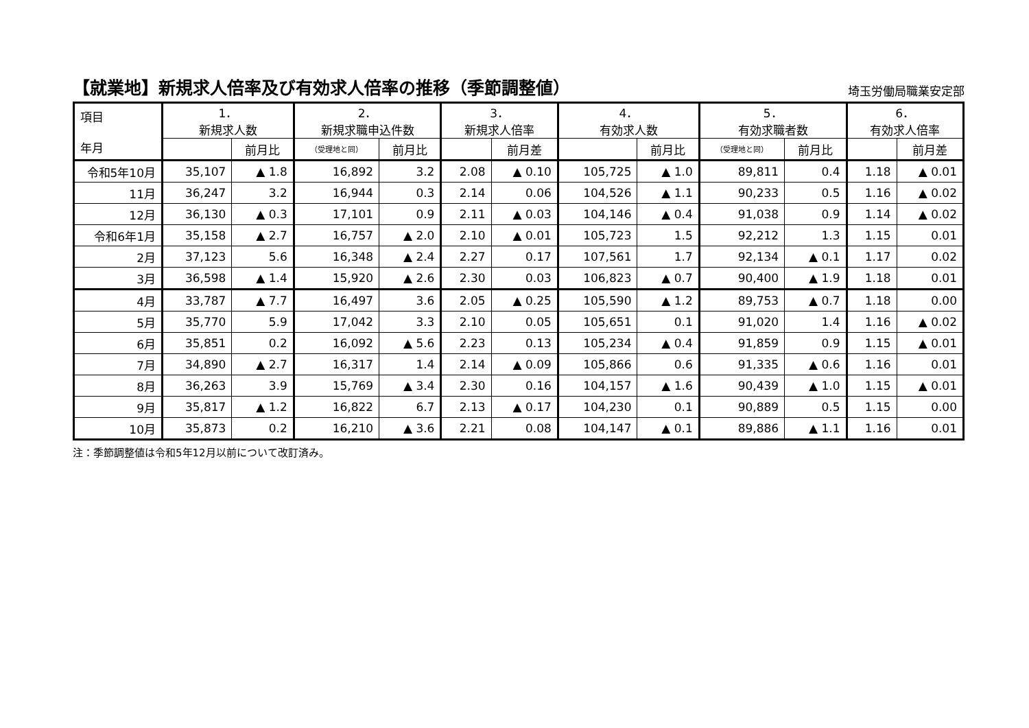【就業地】新規求人倍率及び有効求人倍率の推移（季節調整値）
埼玉労働局職業安定部
| 項目 年月 | 1． 新規求人数 | | 2． 新規求職申込件数 | | 3． 新規求人倍率 | | 4． 有効求人数 | | 5． 有効求職者数 | | 6． 有効求人倍率 | |
| --- | --- | --- | --- | --- | --- | --- | --- | --- | --- | --- | --- | --- |
| | | 前月比 | （受理地と同） | 前月比 | | 前月差 | | 前月比 | （受理地と同） | 前月比 | | 前月差 |
| 令和5年10月 | 35,107 | ▲ 1.8 | 16,892 | 3.2 | 2.08 | ▲ 0.10 | 105,725 | ▲ 1.0 | 89,811 | 0.4 | 1.18 | ▲ 0.01 |
| 11月 | 36,247 | 3.2 | 16,944 | 0.3 | 2.14 | 0.06 | 104,526 | ▲ 1.1 | 90,233 | 0.5 | 1.16 | ▲ 0.02 |
| 12月 | 36,130 | ▲ 0.3 | 17,101 | 0.9 | 2.11 | ▲ 0.03 | 104,146 | ▲ 0.4 | 91,038 | 0.9 | 1.14 | ▲ 0.02 |
| 令和6年1月 | 35,158 | ▲ 2.7 | 16,757 | ▲ 2.0 | 2.10 | ▲ 0.01 | 105,723 | 1.5 | 92,212 | 1.3 | 1.15 | 0.01 |
| 2月 | 37,123 | 5.6 | 16,348 | ▲ 2.4 | 2.27 | 0.17 | 107,561 | 1.7 | 92,134 | ▲ 0.1 | 1.17 | 0.02 |
| 3月 | 36,598 | ▲ 1.4 | 15,920 | ▲ 2.6 | 2.30 | 0.03 | 106,823 | ▲ 0.7 | 90,400 | ▲ 1.9 | 1.18 | 0.01 |
| 4月 | 33,787 | ▲ 7.7 | 16,497 | 3.6 | 2.05 | ▲ 0.25 | 105,590 | ▲ 1.2 | 89,753 | ▲ 0.7 | 1.18 | 0.00 |
| 5月 | 35,770 | 5.9 | 17,042 | 3.3 | 2.10 | 0.05 | 105,651 | 0.1 | 91,020 | 1.4 | 1.16 | ▲ 0.02 |
| 6月 | 35,851 | 0.2 | 16,092 | ▲ 5.6 | 2.23 | 0.13 | 105,234 | ▲ 0.4 | 91,859 | 0.9 | 1.15 | ▲ 0.01 |
| 7月 | 34,890 | ▲ 2.7 | 16,317 | 1.4 | 2.14 | ▲ 0.09 | 105,866 | 0.6 | 91,335 | ▲ 0.6 | 1.16 | 0.01 |
| 8月 | 36,263 | 3.9 | 15,769 | ▲ 3.4 | 2.30 | 0.16 | 104,157 | ▲ 1.6 | 90,439 | ▲ 1.0 | 1.15 | ▲ 0.01 |
| 9月 | 35,817 | ▲ 1.2 | 16,822 | 6.7 | 2.13 | ▲ 0.17 | 104,230 | 0.1 | 90,889 | 0.5 | 1.15 | 0.00 |
| 10月 | 35,873 | 0.2 | 16,210 | ▲ 3.6 | 2.21 | 0.08 | 104,147 | ▲ 0.1 | 89,886 | ▲ 1.1 | 1.16 | 0.01 |
注：季節調整値は令和5年12月以前について改訂済み。